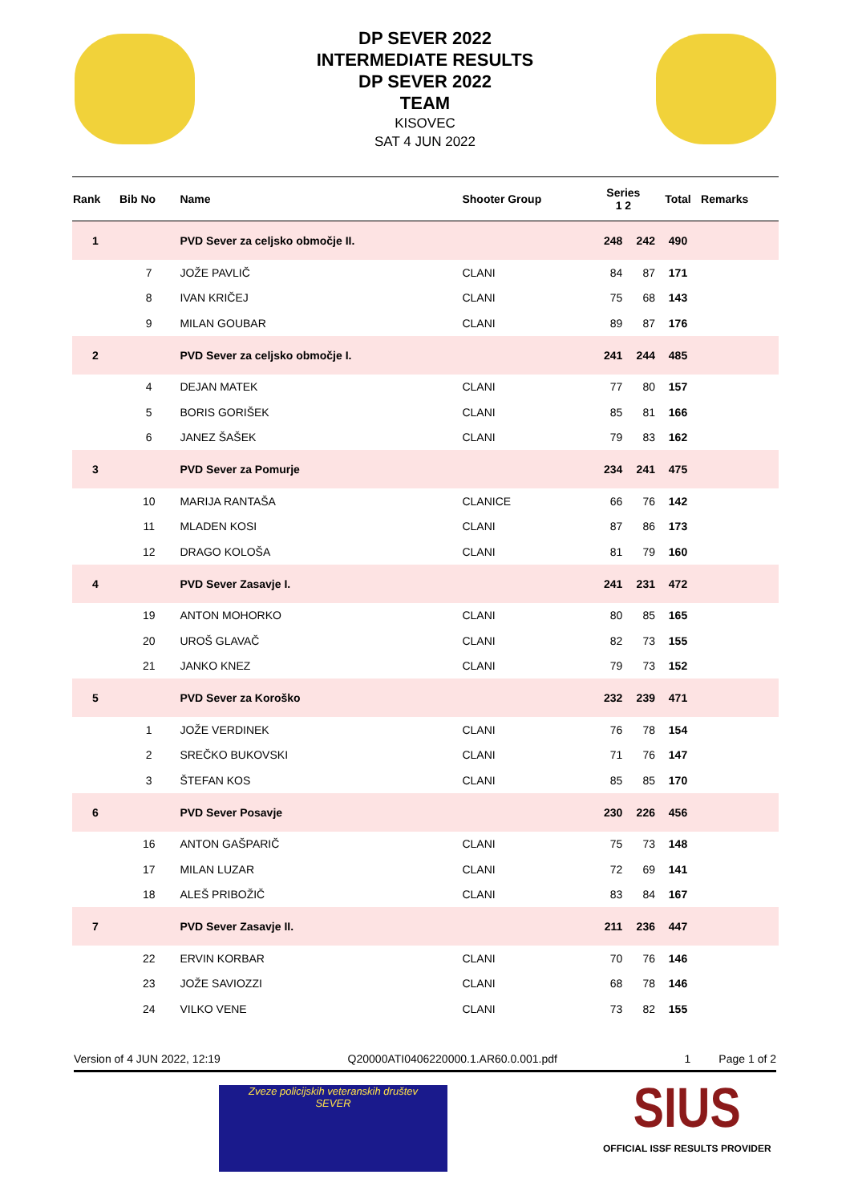DP SEVER 2022
INTERMEDIATE RESULTS
DP SEVER 2022
TEAM
KISOVEC
SAT 4 JUN 2022
| Rank | Bib No | Name | Shooter Group | Series 1 2 | | Total | Remarks |
| --- | --- | --- | --- | --- | --- | --- | --- |
| 1 | | PVD Sever za celjsko območje II. | | 248 | 242 | 490 | |
| | 7 | JOŽE PAVLIČ | CLANI | 84 | 87 | 171 | |
| | 8 | IVAN KRIČEJ | CLANI | 75 | 68 | 143 | |
| | 9 | MILAN GOUBAR | CLANI | 89 | 87 | 176 | |
| 2 | | PVD Sever za celjsko območje I. | | 241 | 244 | 485 | |
| | 4 | DEJAN MATEK | CLANI | 77 | 80 | 157 | |
| | 5 | BORIS GORIŠEK | CLANI | 85 | 81 | 166 | |
| | 6 | JANEZ ŠAŠEK | CLANI | 79 | 83 | 162 | |
| 3 | | PVD Sever za Pomurje | | 234 | 241 | 475 | |
| | 10 | MARIJA RANTAŠA | CLANICE | 66 | 76 | 142 | |
| | 11 | MLADEN KOSI | CLANI | 87 | 86 | 173 | |
| | 12 | DRAGO KOLOŠA | CLANI | 81 | 79 | 160 | |
| 4 | | PVD Sever Zasavje I. | | 241 | 231 | 472 | |
| | 19 | ANTON MOHORKO | CLANI | 80 | 85 | 165 | |
| | 20 | UROŠ GLAVAČ | CLANI | 82 | 73 | 155 | |
| | 21 | JANKO KNEZ | CLANI | 79 | 73 | 152 | |
| 5 | | PVD Sever za Koroško | | 232 | 239 | 471 | |
| | 1 | JOŽE VERDINEK | CLANI | 76 | 78 | 154 | |
| | 2 | SREČKO BUKOVSKI | CLANI | 71 | 76 | 147 | |
| | 3 | ŠTEFAN KOS | CLANI | 85 | 85 | 170 | |
| 6 | | PVD Sever Posavje | | 230 | 226 | 456 | |
| | 16 | ANTON GAŠPARIČ | CLANI | 75 | 73 | 148 | |
| | 17 | MILAN LUZAR | CLANI | 72 | 69 | 141 | |
| | 18 | ALEŠ PRIBOŽIČ | CLANI | 83 | 84 | 167 | |
| 7 | | PVD Sever Zasavje II. | | 211 | 236 | 447 | |
| | 22 | ERVIN KORBAR | CLANI | 70 | 76 | 146 | |
| | 23 | JOŽE SAVIOZZI | CLANI | 68 | 78 | 146 | |
| | 24 | VILKO VENE | CLANI | 73 | 82 | 155 | |
Version of 4 JUN 2022, 12:19 Q20000ATI0406220000.1.AR60.0.001.pdf 1 Page 1 of 2
Zveze policijskih veteranskih društev
SEVER
SIUS
OFFICIAL ISSF RESULTS PROVIDER